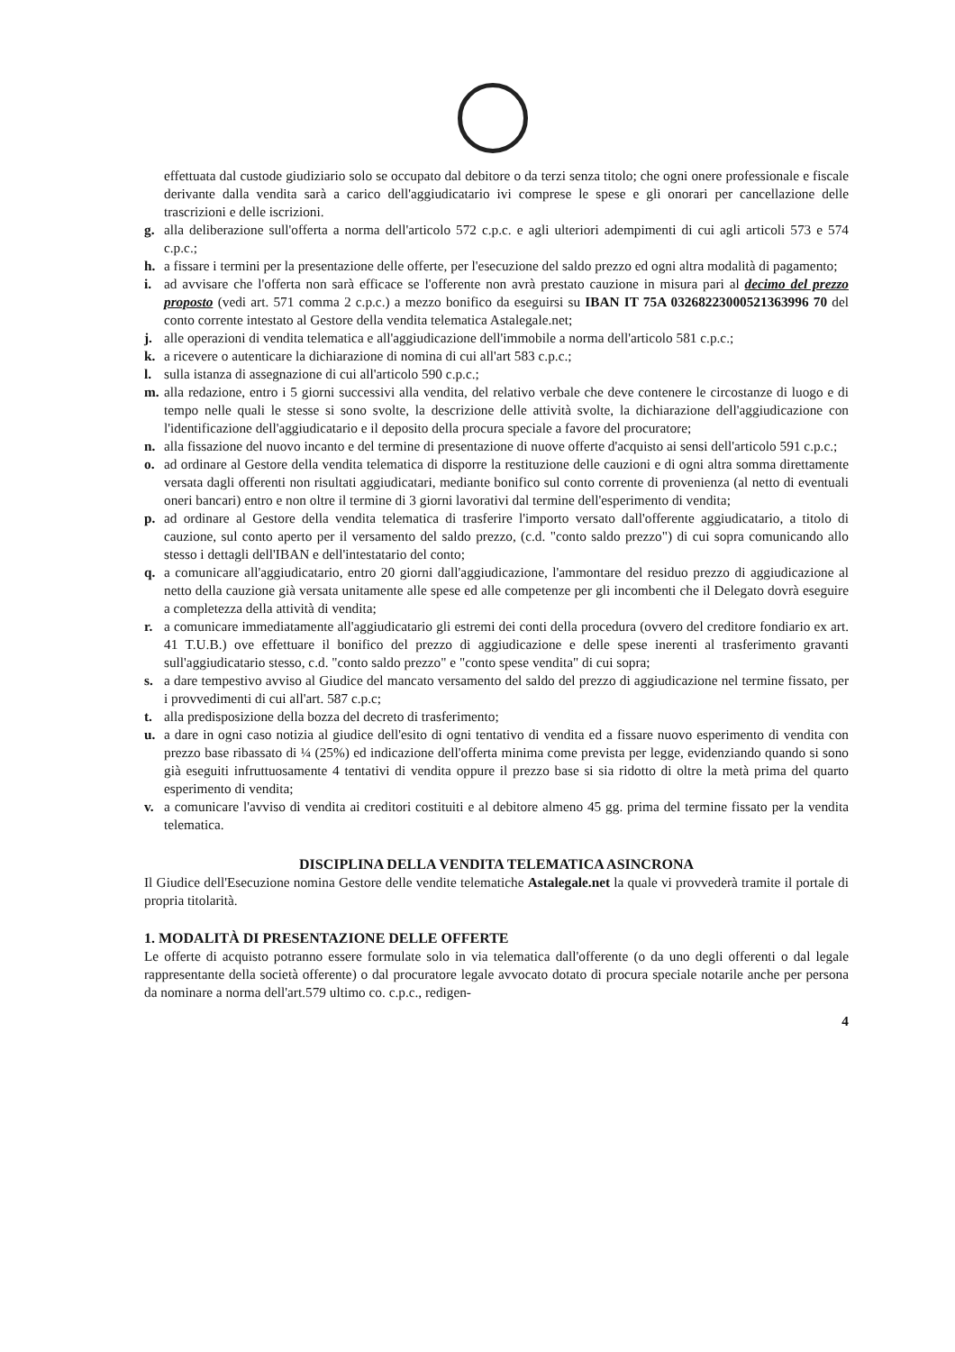effettuata dal custode giudiziario solo se occupato dal debitore o da terzi senza titolo; che ogni onere professionale e fiscale derivante dalla vendita sarà a carico dell'aggiudicatario ivi comprese le spese e gli onorari per cancellazione delle trascrizioni e delle iscrizioni.
g. alla deliberazione sull'offerta a norma dell'articolo 572 c.p.c. e agli ulteriori adempimenti di cui agli articoli 573 e 574 c.p.c.;
h. a fissare i termini per la presentazione delle offerte, per l'esecuzione del saldo prezzo ed ogni altra modalità di pagamento;
i. ad avvisare che l'offerta non sarà efficace se l'offerente non avrà prestato cauzione in misura pari al decimo del prezzo proposto (vedi art. 571 comma 2 c.p.c.) a mezzo bonifico da eseguirsi su IBAN IT 75A 03268223000521363996 70 del conto corrente intestato al Gestore della vendita telematica Astalegale.net;
j. alle operazioni di vendita telematica e all'aggiudicazione dell'immobile a norma dell'articolo 581 c.p.c.;
k. a ricevere o autenticare la dichiarazione di nomina di cui all'art 583 c.p.c.;
l. sulla istanza di assegnazione di cui all'articolo 590 c.p.c.;
m. alla redazione, entro i 5 giorni successivi alla vendita, del relativo verbale che deve contenere le circostanze di luogo e di tempo nelle quali le stesse si sono svolte, la descrizione delle attività svolte, la dichiarazione dell'aggiudicazione con l'identificazione dell'aggiudicatario e il deposito della procura speciale a favore del procuratore;
n. alla fissazione del nuovo incanto e del termine di presentazione di nuove offerte d'acquisto ai sensi dell'articolo 591 c.p.c.;
o. ad ordinare al Gestore della vendita telematica di disporre la restituzione delle cauzioni e di ogni altra somma direttamente versata dagli offerenti non risultati aggiudicatari, mediante bonifico sul conto corrente di provenienza (al netto di eventuali oneri bancari) entro e non oltre il termine di 3 giorni lavorativi dal termine dell'esperimento di vendita;
p. ad ordinare al Gestore della vendita telematica di trasferire l'importo versato dall'offerente aggiudicatario, a titolo di cauzione, sul conto aperto per il versamento del saldo prezzo, (c.d. "conto saldo prezzo") di cui sopra comunicando allo stesso i dettagli dell'IBAN e dell'intestatario del conto;
q. a comunicare all'aggiudicatario, entro 20 giorni dall'aggiudicazione, l'ammontare del residuo prezzo di aggiudicazione al netto della cauzione già versata unitamente alle spese ed alle competenze per gli incombenti che il Delegato dovrà eseguire a completezza della attività di vendita;
r. a comunicare immediatamente all'aggiudicatario gli estremi dei conti della procedura (ovvero del creditore fondiario ex art. 41 T.U.B.) ove effettuare il bonifico del prezzo di aggiudicazione e delle spese inerenti al trasferimento gravanti sull'aggiudicatario stesso, c.d. "conto saldo prezzo" e "conto spese vendita" di cui sopra;
s. a dare tempestivo avviso al Giudice del mancato versamento del saldo del prezzo di aggiudicazione nel termine fissato, per i provvedimenti di cui all'art. 587 c.p.c;
t. alla predisposizione della bozza del decreto di trasferimento;
u. a dare in ogni caso notizia al giudice dell'esito di ogni tentativo di vendita ed a fissare nuovo esperimento di vendita con prezzo base ribassato di ¼ (25%) ed indicazione dell'offerta minima come prevista per legge, evidenziando quando si sono già eseguiti infruttuosamente 4 tentativi di vendita oppure il prezzo base si sia ridotto di oltre la metà prima del quarto esperimento di vendita;
v. a comunicare l'avviso di vendita ai creditori costituiti e al debitore almeno 45 gg. prima del termine fissato per la vendita telematica.
DISCIPLINA DELLA VENDITA TELEMATICA ASINCRONA
Il Giudice dell'Esecuzione nomina Gestore delle vendite telematiche Astalegale.net la quale vi provvederà tramite il portale di propria titolarità.
1. MODALITÀ DI PRESENTAZIONE DELLE OFFERTE
Le offerte di acquisto potranno essere formulate solo in via telematica dall'offerente (o da uno degli offerenti o dal legale rappresentante della società offerente) o dal procuratore legale avvocato dotato di procura speciale notarile anche per persona da nominare a norma dell'art.579 ultimo co. c.p.c., redigen-
4